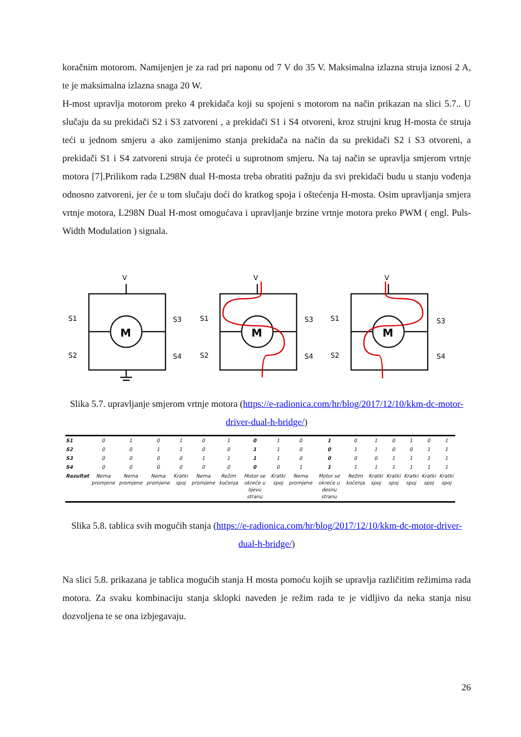koračnim motorom. Namijenjen je za rad pri naponu od 7 V do 35 V. Maksimalna izlazna struja iznosi 2 A, te je maksimalna izlazna snaga 20 W.
H-most upravlja motorom preko 4 prekidača koji su spojeni s motorom na način prikazan na slici 5.7.. U slučaju da su prekidači S2 i S3 zatvoreni , a prekidači S1 i S4 otvoreni, kroz strujni krug H-mosta će struja teći u jednom smjeru a ako zamijenimo stanja prekidača na način da su prekidači S2 i S3 otvoreni, a prekidači S1 i S4 zatvoreni struja će proteći u suprotnom smjeru. Na taj način se upravlja smjerom vrtnje motora [7].Prilikom rada L298N dual H-mosta treba obratiti pažnju da svi prekidači budu u stanju vođenja odnosno zatvoreni, jer će u tom slučaju doći do kratkog spoja i oštećenja H-mosta. Osim upravljanja smjera vrtnje motora, L298N Dual H-most omogućava i upravljanje brzine vrtnje motora preko PWM ( engl. Puls-Width Modulation ) signala.
V
S1
S2
S3
S4
M
V
S1
S2
S3
S4
M
V
S1
S2
S3
S4
M
Slika 5.7. upravljanje smjerom vrtnje motora (https://e-radionica.com/hr/blog/2017/12/10/kkm-dc-motor-driver-dual-h-bridge/)
| S1 | 0 | 1 | 0 | 1 | 0 | 1 | 0 | 1 | 0 | 1 | 0 | 1 | 0 | 1 | 0 | 1 |
| S2 | 0 | 0 | 1 | 1 | 0 | 0 | 1 | 1 | 0 | 0 | 1 | 1 | 0 | 0 | 1 | 1 |
| S3 | 0 | 0 | 0 | 0 | 1 | 1 | 1 | 1 | 0 | 0 | 0 | 0 | 1 | 1 | 1 | 1 |
| S4 | 0 | 0 | 0 | 0 | 0 | 0 | 0 | 0 | 1 | 1 | 1 | 1 | 1 | 1 | 1 | 1 |
| Rezultat | Nema promjene | Nema promjene | Nema promjene | Kratki spoj | Nema promjene | Režim kočenja | Motor se okreće u lijevu stranu | Kratki spoj | Nema promjene | Motor se okreće u desnu stranu | Režim kočenja | Kratki spoj | Kratki spoj | Kratki spoj | Kratki spoj | Kratki spoj |
Slika 5.8. tablica svih mogućih stanja (https://e-radionica.com/hr/blog/2017/12/10/kkm-dc-motor-driver-dual-h-bridge/)
Na slici 5.8. prikazana je tablica mogućih stanja H mosta pomoću kojih se upravlja različitim režimima rada motora. Za svaku kombinaciju stanja sklopki naveden je režim rada te je vidljivo da neka stanja nisu dozvoljena te se ona izbjegavaju.
26